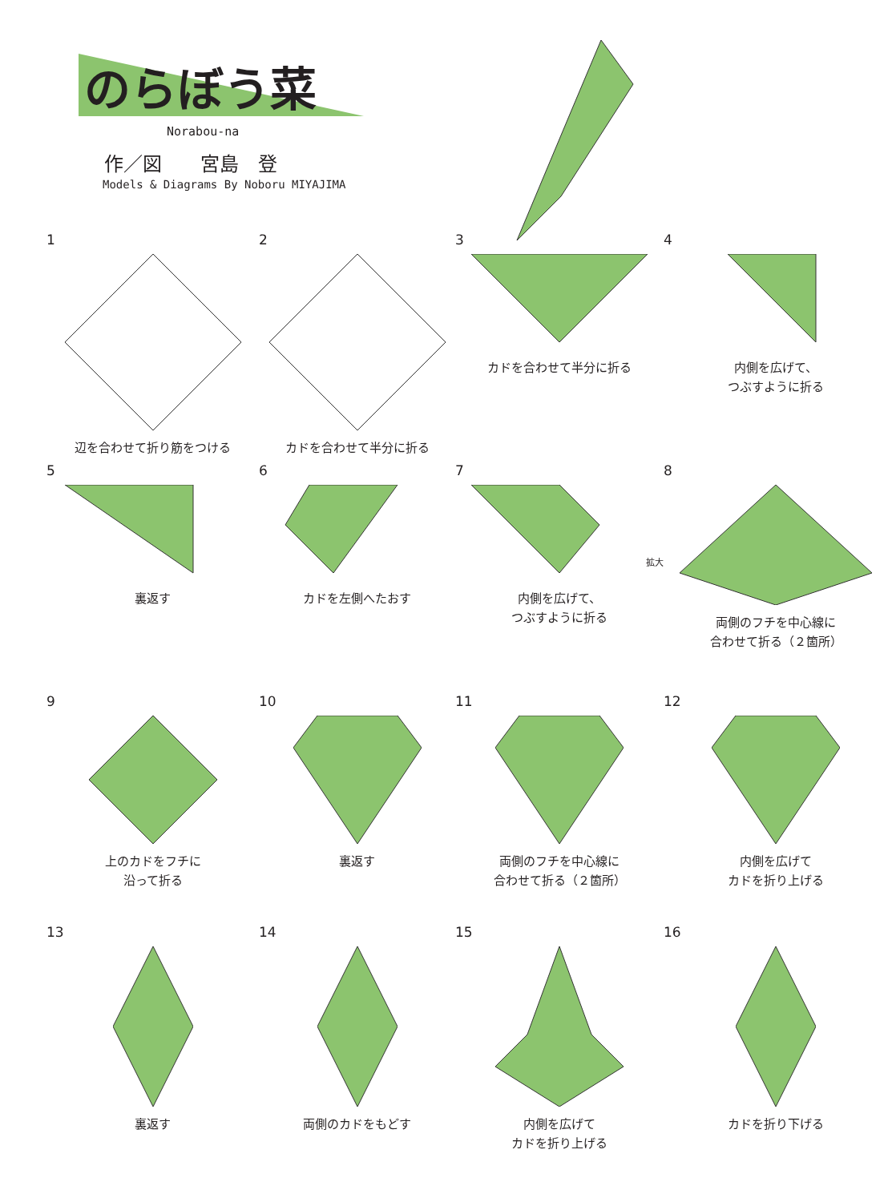のらぼう菜
Norabou-na
作／図　　宮島　登
Models & Diagrams By Noboru MIYAJIMA
1
辺を合わせて折り筋をつける
2
カドを合わせて半分に折る
3
カドを合わせて半分に折る
4
内側を広げて、
つぶすように折る
5
裏返す
6
カドを左側へたおす
7
内側を広げて、
つぶすように折る
拡大
8
両側のフチを中心線に
合わせて折る（２箇所）
9
上のカドをフチに
沿って折る
10
裏返す
11
両側のフチを中心線に
合わせて折る（２箇所）
12
内側を広げて
カドを折り上げる
13
裏返す
14
両側のカドをもどす
15
内側を広げて
カドを折り上げる
16
カドを折り下げる